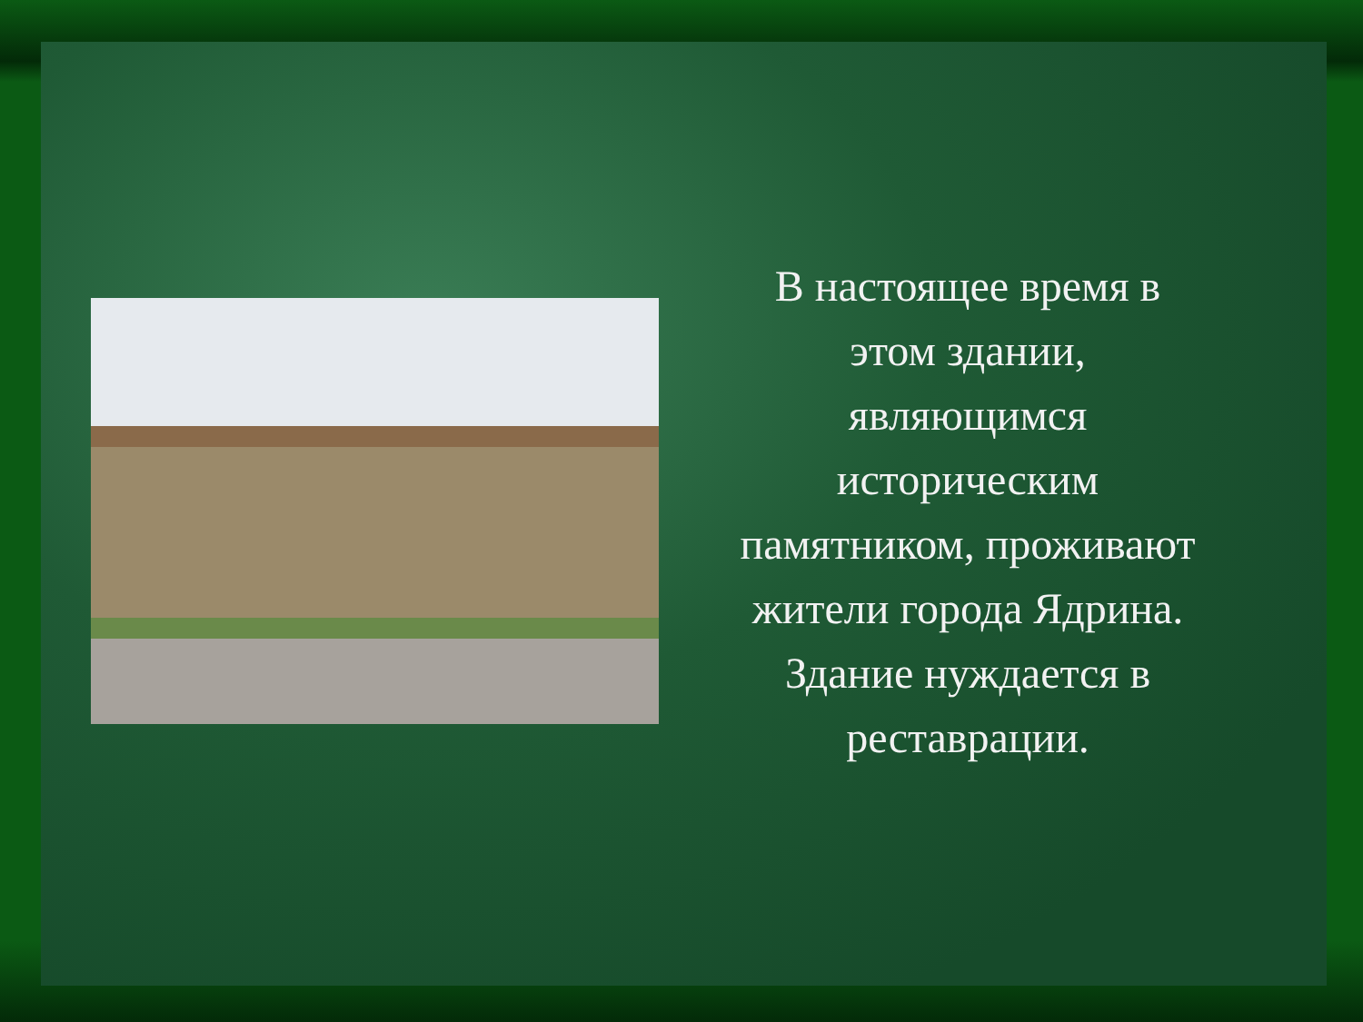В настоящее время в этом здании, являющимся историческим памятником, проживают жители города Ядрина.
Здание нуждается в реставрации.